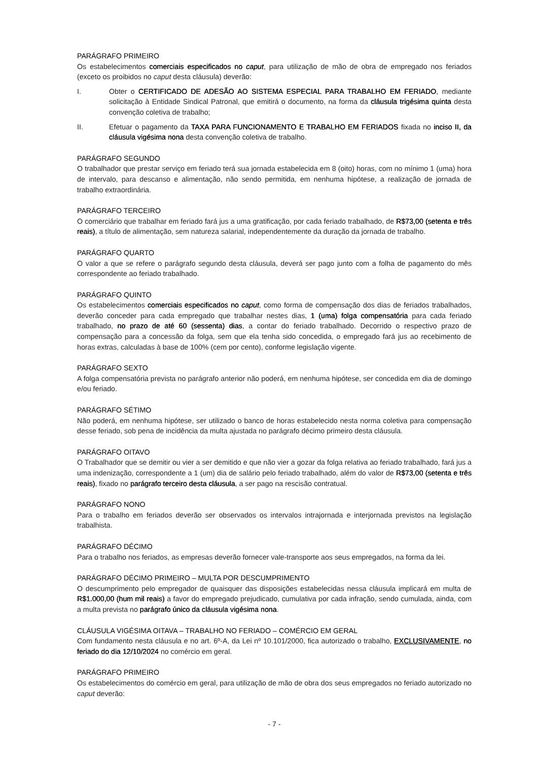PARÁGRAFO PRIMEIRO
Os estabelecimentos comerciais especificados no caput, para utilização de mão de obra de empregado nos feriados (exceto os proibidos no caput desta cláusula) deverão:
I. Obter o CERTIFICADO DE ADESÃO AO SISTEMA ESPECIAL PARA TRABALHO EM FERIADO, mediante solicitação à Entidade Sindical Patronal, que emitirá o documento, na forma da cláusula trigésima quinta desta convenção coletiva de trabalho;
II. Efetuar o pagamento da TAXA PARA FUNCIONAMENTO E TRABALHO EM FERIADOS fixada no inciso II, da cláusula vigésima nona desta convenção coletiva de trabalho.
PARÁGRAFO SEGUNDO
O trabalhador que prestar serviço em feriado terá sua jornada estabelecida em 8 (oito) horas, com no mínimo 1 (uma) hora de intervalo, para descanso e alimentação, não sendo permitida, em nenhuma hipótese, a realização de jornada de trabalho extraordinária.
PARÁGRAFO TERCEIRO
O comerciário que trabalhar em feriado fará jus a uma gratificação, por cada feriado trabalhado, de R$73,00 (setenta e três reais), a título de alimentação, sem natureza salarial, independentemente da duração da jornada de trabalho.
PARÁGRAFO QUARTO
O valor a que se refere o parágrafo segundo desta cláusula, deverá ser pago junto com a folha de pagamento do mês correspondente ao feriado trabalhado.
PARÁGRAFO QUINTO
Os estabelecimentos comerciais especificados no caput, como forma de compensação dos dias de feriados trabalhados, deverão conceder para cada empregado que trabalhar nestes dias, 1 (uma) folga compensatória para cada feriado trabalhado, no prazo de até 60 (sessenta) dias, a contar do feriado trabalhado. Decorrido o respectivo prazo de compensação para a concessão da folga, sem que ela tenha sido concedida, o empregado fará jus ao recebimento de horas extras, calculadas à base de 100% (cem por cento), conforme legislação vigente.
PARÁGRAFO SEXTO
A folga compensatória prevista no parágrafo anterior não poderá, em nenhuma hipótese, ser concedida em dia de domingo e/ou feriado.
PARÁGRAFO SÉTIMO
Não poderá, em nenhuma hipótese, ser utilizado o banco de horas estabelecido nesta norma coletiva para compensação desse feriado, sob pena de incidência da multa ajustada no parágrafo décimo primeiro desta cláusula.
PARÁGRAFO OITAVO
O Trabalhador que se demitir ou vier a ser demitido e que não vier a gozar da folga relativa ao feriado trabalhado, fará jus a uma indenização, correspondente a 1 (um) dia de salário pelo feriado trabalhado, além do valor de R$73,00 (setenta e três reais), fixado no parágrafo terceiro desta cláusula, a ser pago na rescisão contratual.
PARÁGRAFO NONO
Para o trabalho em feriados deverão ser observados os intervalos intrajornada e interjornada previstos na legislação trabalhista.
PARÁGRAFO DÉCIMO
Para o trabalho nos feriados, as empresas deverão fornecer vale-transporte aos seus empregados, na forma da lei.
PARÁGRAFO DÉCIMO PRIMEIRO – MULTA POR DESCUMPRIMENTO
O descumprimento pelo empregador de quaisquer das disposições estabelecidas nessa cláusula implicará em multa de R$1.000,00 (hum mil reais) a favor do empregado prejudicado, cumulativa por cada infração, sendo cumulada, ainda, com a multa prevista no parágrafo único da cláusula vigésima nona.
CLÁUSULA VIGÉSIMA OITAVA – TRABALHO NO FERIADO – COMÉRCIO EM GERAL
Com fundamento nesta cláusula e no art. 6º-A, da Lei nº 10.101/2000, fica autorizado o trabalho, EXCLUSIVAMENTE, no feriado do dia 12/10/2024 no comércio em geral.
PARÁGRAFO PRIMEIRO
Os estabelecimentos do comércio em geral, para utilização de mão de obra dos seus empregados no feriado autorizado no caput deverão:
- 7 -